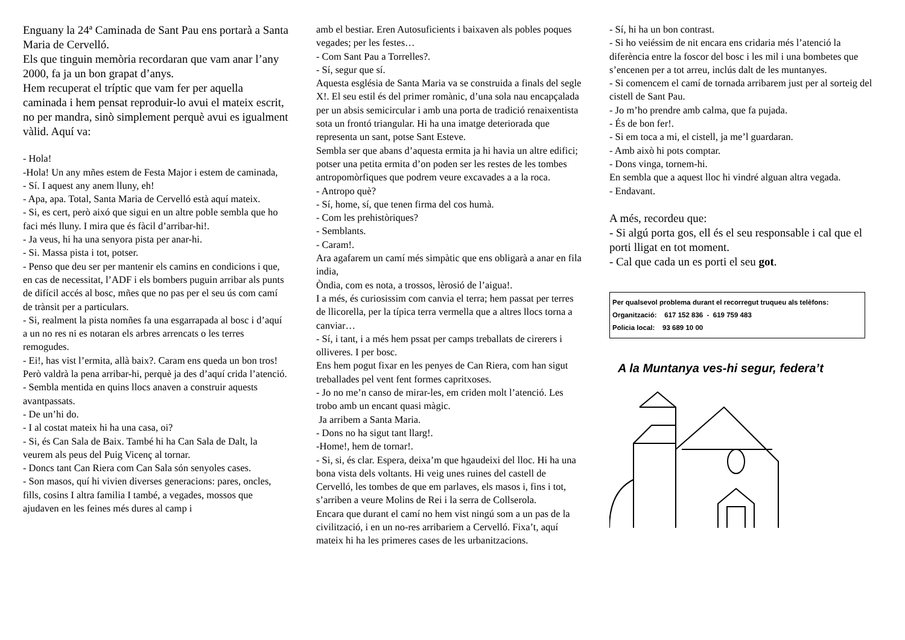Enguany la 24ª Caminada de Sant Pau ens portarà a Santa Maria de Cervelló.
Els que tinguin memòria recordaran que vam anar l’any 2000, fa ja un bon grapat d’anys.
Hem recuperat el tríptic que vam fer per aquella caminada i hem pensat reproduir-lo avui el mateix escrit, no per mandra, sinò simplement perquè avui es igualment vàlid. Aquí va:
- Hola!
-Hola! Un any mñes estem de Festa Major i estem de caminada,
- Sí. I aquest any anem lluny, eh!
- Apa, apa. Total, Santa Maria de Cervelló està aquí mateix.
- Si, es cert, però aixó que sigui en un altre poble sembla que ho faci més lluny. I mira que és fàcil d’arribar-hi!.
- Ja veus, hi ha una senyora pista per anar-hi.
- Si. Massa pista i tot, potser.
- Penso que deu ser per mantenir els camins en condicions i que, en cas de necessitat, l’ADF i els bombers puguin arribar als punts de difícil accés al bosc, mñes que no pas per el seu ús com camí de trànsit per a particulars.
- Si, realment la pista nomñes fa una esgarrapada al bosc i d’aquí a un no res ni es notaran els arbres arrencats o les terres remogudes.
- Ei!, has vist l’ermita, allà baix?. Caram ens queda un bon tros! Però valdrà la pena arribar-hi, perquè ja des d’aquí crida l’atenció.
- Sembla mentida en quins llocs anaven a construir aquests avantpassats.
- De un’hi do.
- I al costat mateix hi ha una casa, oi?
- Si, és Can Sala de Baix. També hi ha Can Sala de Dalt, la veurem als peus del Puig Vicenç al tornar.
- Doncs tant Can Riera com Can Sala són senyoles cases.
- Son masos, quí hi vivien diverses generacions: pares, oncles, fills, cosins I altra familia I també, a vegades, mossos que ajudaven en les feines més dures al camp i
amb el bestiar. Eren Autosuficients i baixaven als pobles poques vegades; per les festes…
- Com Sant Pau a Torrelles?.
- Sí, segur que sí.
Aquesta església de Santa Maria va se construida a finals del segle X!. El seu estil és del primer romànic, d’una sola nau encapçalada per un absis semicircular i amb una porta de tradició renaixentista sota un frontó triangular. Hi ha una imatge deteriorada que representa un sant, potse Sant Esteve.
Sembla ser que abans d’aquesta ermita ja hi havia un altre edifici; potser una petita ermita d’on poden ser les restes de les tombes antropomòrfiques que podrem veure excavades a a la roca.
- Antropo què?
- Sí, home, sí, que tenen firma del cos humà.
- Com les prehistòriques?
- Semblants.
- Caram!.
Ara agafarem un camí més simpàtic que ens obligarà a anar en fila india,
Òndia, com es nota, a trossos, lèrosió de l’aigua!.
I a més, és curiosissim com canvia el terra; hem passat per terres de llicorella, per la típica terra vermella que a altres llocs torna a canviar…
- Sí, i tant, i a més hem pssat per camps treballats de cirerers i olliveres. I per bosc.
Ens hem pogut fixar en les penyes de Can Riera, com han sigut treballades pel vent fent formes capritxoses.
- Jo no me’n canso de mirar-les, em criden molt l’atenció. Les trobo amb un encant quasi màgic.
Ja arribem a Santa Maria.
- Dons no ha sigut tant llarg!.
-Home!, hem de tornar!.
- Si, si, és clar. Espera, deixa’m que hgaudeixi del lloc. Hi ha una bona vista dels voltants. Hi veig unes ruines del castell de Cervelló, les tombes de que em parlaves, els masos i, fins i tot, s’arriben a veure Molins de Rei i la serra de Collserola.
Encara que durant el camí no hem vist ningú som a un pas de la civilització, i en un no-res arribariem a Cervelló. Fixa’t, aquí mateix hi ha les primeres cases de les urbanitzacions.
- Sí, hi ha un bon contrast.
- Si ho veiéssim de nit encara ens cridaria més l’atenció la diferència entre la foscor del bosc i les mil i una bombetes que s’encenen per a tot arreu, inclús dalt de les muntanyes.
- Si comencem el camí de tornada arribarem just per al sorteig del cistell de Sant Pau.
- Jo m’ho prendre amb calma, que fa pujada.
- És de bon fer!.
- Si em toca a mi, el cistell, ja me’l guardaran.
- Amb això hi pots comptar.
- Dons vinga, tornem-hi.
En sembla que a aquest lloc hi vindré alguan altra vegada.
- Endavant.
A més, recordeu que:
- Si algú porta gos, ell és el seu responsable i cal que el porti lligat en tot moment.
- Cal que cada un es porti el seu got.
Per qualsevol problema durant el recorregut truqueu als telèfons:
Organització: 617 152 836 - 619 759 483
Policia local: 93 689 10 00
A la Muntanya ves-hi segur, federa’t